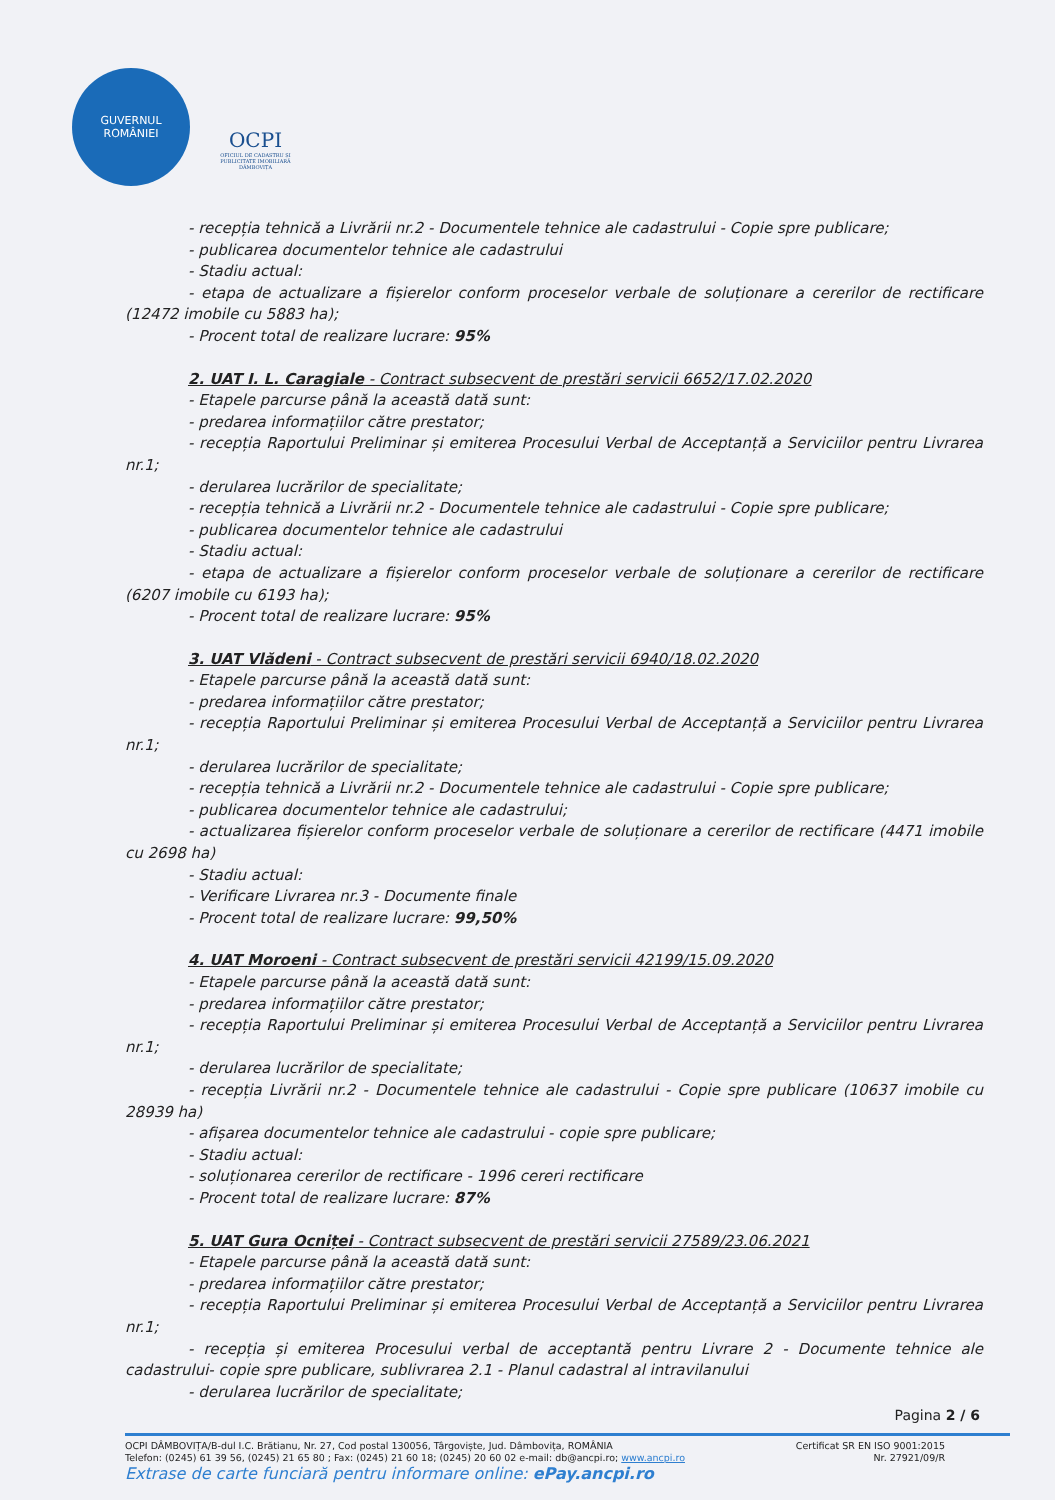GUVERNUL
ROMÂNIEI
OCPI
OFICIUL DE CADASTRU ȘI PUBLICITATE IMOBILIARĂ DÂMBOVIȚA
- recepția tehnică a Livrării nr.2 - Documentele tehnice ale cadastrului - Copie spre publicare;
- publicarea documentelor tehnice ale cadastrului
- Stadiu actual:
- etapa de actualizare a fișierelor conform proceselor verbale de soluționare a cererilor de rectificare (12472 imobile cu 5883 ha);
- Procent total de realizare lucrare: 95%
2. UAT I. L. Caragiale - Contract subsecvent de prestări servicii 6652/17.02.2020
- Etapele parcurse până la această dată sunt:
- predarea informațiilor către prestator;
- recepția Raportului Preliminar și emiterea Procesului Verbal de Acceptanță a Serviciilor pentru Livrarea nr.1;
- derularea lucrărilor de specialitate;
- recepția tehnică a Livrării nr.2 - Documentele tehnice ale cadastrului - Copie spre publicare;
- publicarea documentelor tehnice ale cadastrului
- Stadiu actual:
- etapa de actualizare a fișierelor conform proceselor verbale de soluționare a cererilor de rectificare (6207 imobile cu 6193 ha);
- Procent total de realizare lucrare: 95%
3. UAT Vlădeni - Contract subsecvent de prestări servicii 6940/18.02.2020
- Etapele parcurse până la această dată sunt:
- predarea informațiilor către prestator;
- recepția Raportului Preliminar și emiterea Procesului Verbal de Acceptanță a Serviciilor pentru Livrarea nr.1;
- derularea lucrărilor de specialitate;
- recepția tehnică a Livrării nr.2 - Documentele tehnice ale cadastrului - Copie spre publicare;
- publicarea documentelor tehnice ale cadastrului;
- actualizarea fișierelor conform proceselor verbale de soluționare a cererilor de rectificare (4471 imobile cu 2698 ha)
- Stadiu actual:
- Verificare Livrarea nr.3 - Documente finale
- Procent total de realizare lucrare: 99,50%
4. UAT Moroeni - Contract subsecvent de prestări servicii 42199/15.09.2020
- Etapele parcurse până la această dată sunt:
- predarea informațiilor către prestator;
- recepția Raportului Preliminar și emiterea Procesului Verbal de Acceptanță a Serviciilor pentru Livrarea nr.1;
- derularea lucrărilor de specialitate;
- recepția Livrării nr.2 - Documentele tehnice ale cadastrului - Copie spre publicare (10637 imobile cu 28939 ha)
- afișarea documentelor tehnice ale cadastrului - copie spre publicare;
- Stadiu actual:
- soluționarea cererilor de rectificare - 1996 cereri rectificare
- Procent total de realizare lucrare: 87%
5. UAT Gura Ocniței - Contract subsecvent de prestări servicii 27589/23.06.2021
- Etapele parcurse până la această dată sunt:
- predarea informațiilor către prestator;
- recepția Raportului Preliminar și emiterea Procesului Verbal de Acceptanță a Serviciilor pentru Livrarea nr.1;
- recepția și emiterea Procesului verbal de acceptantă pentru Livrare 2 - Documente tehnice ale cadastrului- copie spre publicare, sublivrarea 2.1 - Planul cadastral al intravilanului
- derularea lucrărilor de specialitate;
Pagina 2 / 6
OCPI DÂMBOVIȚA/B-dul I.C. Brătianu, Nr. 27, Cod postal 130056, Târgoviște, Jud. Dâmbovița, ROMÂNIA Certificat SR EN ISO 9001:2015
Telefon: (0245) 61 39 56, (0245) 21 65 80 ; Fax: (0245) 21 60 18; (0245) 20 60 02 e-mail: db@ancpi.ro; www.ancpi.ro Nr. 27921/09/R
Extrase de carte funciară pentru informare online: ePay.ancpi.ro